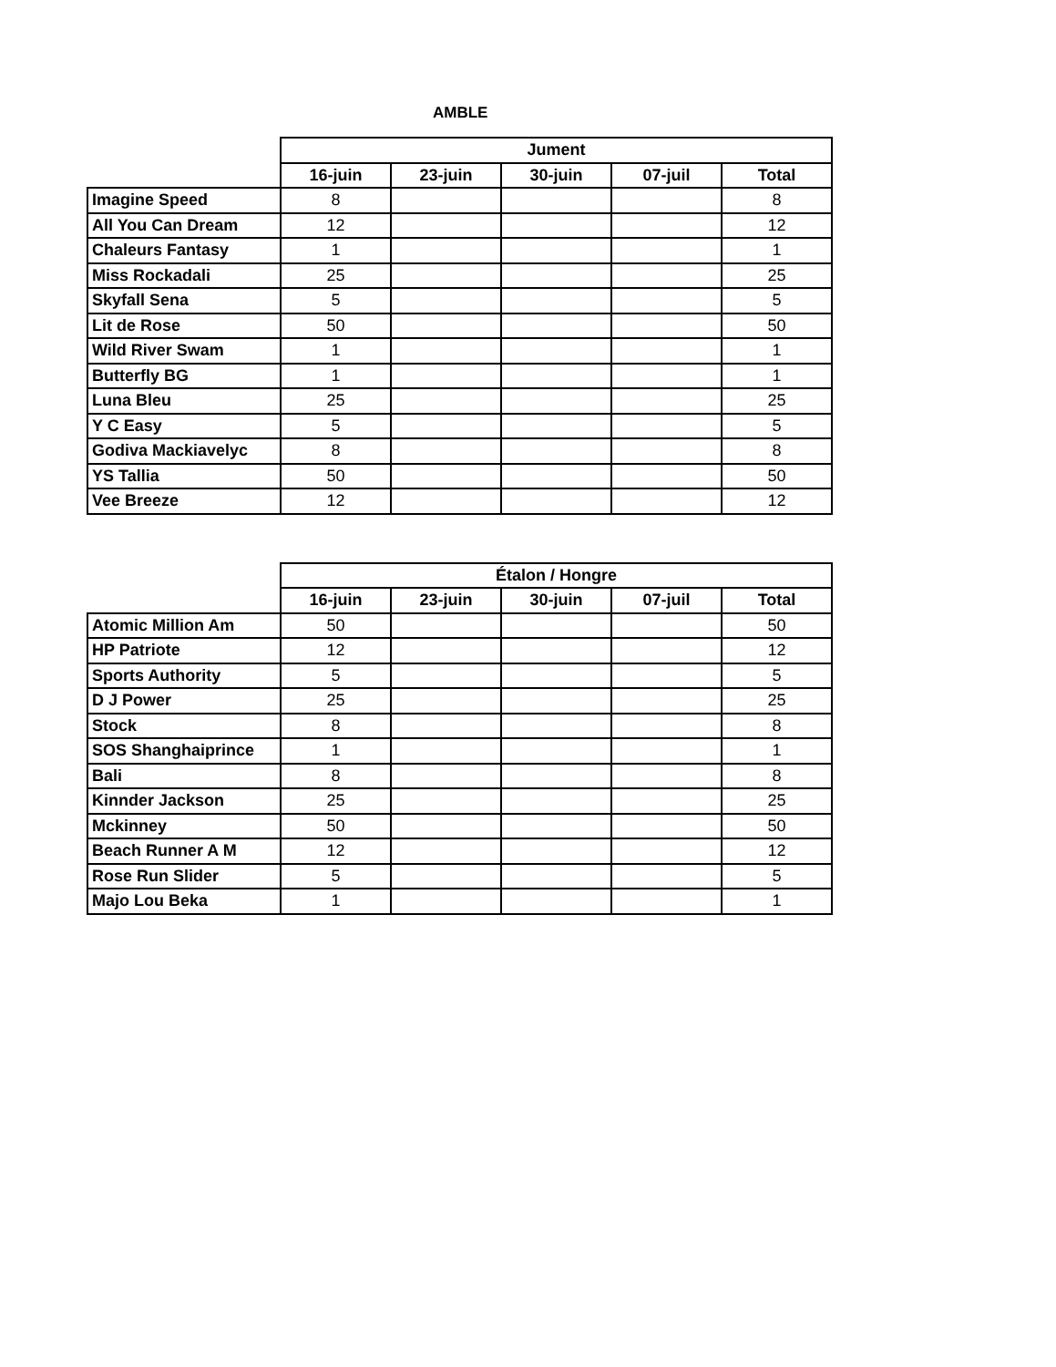AMBLE
| | Jument | | | | |
| | 16-juin | 23-juin | 30-juin | 07-juil | Total |
| Imagine Speed | 8 | | | | 8 |
| All You Can Dream | 12 | | | | 12 |
| Chaleurs Fantasy | 1 | | | | 1 |
| Miss Rockadali | 25 | | | | 25 |
| Skyfall Sena | 5 | | | | 5 |
| Lit de Rose | 50 | | | | 50 |
| Wild River Swam | 1 | | | | 1 |
| Butterfly BG | 1 | | | | 1 |
| Luna Bleu | 25 | | | | 25 |
| Y C Easy | 5 | | | | 5 |
| Godiva Mackiavelyc | 8 | | | | 8 |
| YS Tallia | 50 | | | | 50 |
| Vee Breeze | 12 | | | | 12 |
| | Étalon / Hongre | | | | |
| | 16-juin | 23-juin | 30-juin | 07-juil | Total |
| Atomic Million Am | 50 | | | | 50 |
| HP Patriote | 12 | | | | 12 |
| Sports Authority | 5 | | | | 5 |
| D J Power | 25 | | | | 25 |
| Stock | 8 | | | | 8 |
| SOS Shanghaiprince | 1 | | | | 1 |
| Bali | 8 | | | | 8 |
| Kinnder Jackson | 25 | | | | 25 |
| Mckinney | 50 | | | | 50 |
| Beach Runner A M | 12 | | | | 12 |
| Rose Run Slider | 5 | | | | 5 |
| Majo Lou Beka | 1 | | | | 1 |